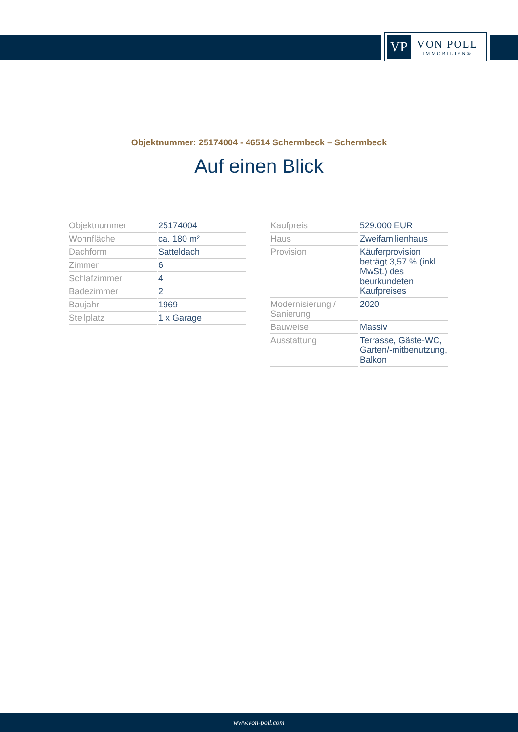VP
VON POLL
IMMOBILIEN®
Objektnummer: 25174004 - 46514 Schermbeck – Schermbeck
Auf einen Blick
| Objektnummer | 25174004 |
| Wohnfläche | ca. 180 m² |
| Dachform | Satteldach |
| Zimmer | 6 |
| Schlafzimmer | 4 |
| Badezimmer | 2 |
| Baujahr | 1969 |
| Stellplatz | 1 x Garage |
| Kaufpreis | 529.000 EUR |
| Haus | Zweifamilienhaus |
| Provision | Käuferprovision beträgt 3,57 % (inkl. MwSt.) des beurkundeten Kaufpreises |
| Modernisierung / Sanierung | 2020 |
| Bauweise | Massiv |
| Ausstattung | Terrasse, Gäste-WC, Garten/-mitbenutzung, Balkon |
www.von-poll.com